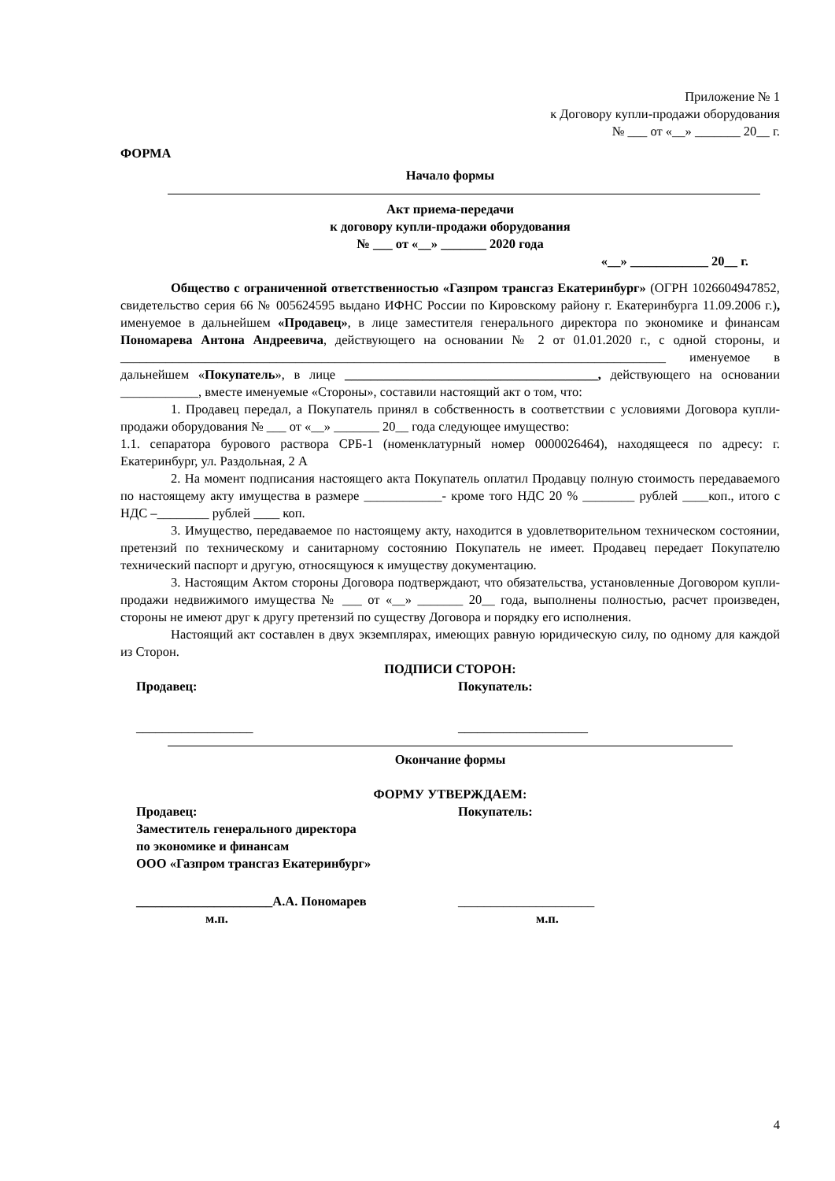Приложение № 1
к Договору купли-продажи оборудования
№ ___ от «__» _______ 20__ г.
ФОРМА
Начало формы
Акт приема-передачи
к договору купли-продажи оборудования
№ ___ от «__» _______ 2020 года
«__» ____________ 20__ г.
Общество с ограниченной ответственностью «Газпром трансгаз Екатеринбург» (ОГРН 1026604947852, свидетельство серия 66 № 005624595 выдано ИФНС России по Кировскому району г. Екатеринбурга 11.09.2006 г.), именуемое в дальнейшем «Продавец», в лице заместителя генерального директора по экономике и финансам Пономарева Антона Андреевича, действующего на основании № 2 от 01.01.2020 г., с одной стороны, и ____________________________________________________________________________________ именуемое в дальнейшем «Покупатель», в лице _______________________________________, действующего на основании ____________, вместе именуемые «Стороны», составили настоящий акт о том, что:
1. Продавец передал, а Покупатель принял в собственность в соответствии с условиями Договора купли-продажи оборудования № ___ от «__» _______ 20__ года следующее имущество:
1.1. сепаратора бурового раствора СРБ-1 (номенклатурный номер 0000026464), находящееся по адресу: г. Екатеринбург, ул. Раздольная, 2 А
2. На момент подписания настоящего акта Покупатель оплатил Продавцу полную стоимость передаваемого по настоящему акту имущества в размере ____________- кроме того НДС 20 % ________ рублей ____коп., итого с НДС –________ рублей ____ коп.
3. Имущество, передаваемое по настоящему акту, находится в удовлетворительном техническом состоянии, претензий по техническому и санитарному состоянию Покупатель не имеет. Продавец передает Покупателю технический паспорт и другую, относящуюся к имуществу документацию.
3. Настоящим Актом стороны Договора подтверждают, что обязательства, установленные Договором купли-продажи недвижимого имущества № ___ от «__» _______ 20__ года, выполнены полностью, расчет произведен, стороны не имеют друг к другу претензий по существу Договора и порядку его исполнения.
Настоящий акт составлен в двух экземплярах, имеющих равную юридическую силу, по одному для каждой из Сторон.
ПОДПИСИ СТОРОН:
Продавец: Покупатель:
__________________ ____________________
Окончание формы
ФОРМУ УТВЕРЖДАЕМ:
Продавец:
Заместитель генерального директора
по экономике и финансам
ООО «Газпром трансгаз Екатеринбург»
Покупатель:
_____________________А.А. Пономарев _____________________
м.п. м.п.
4